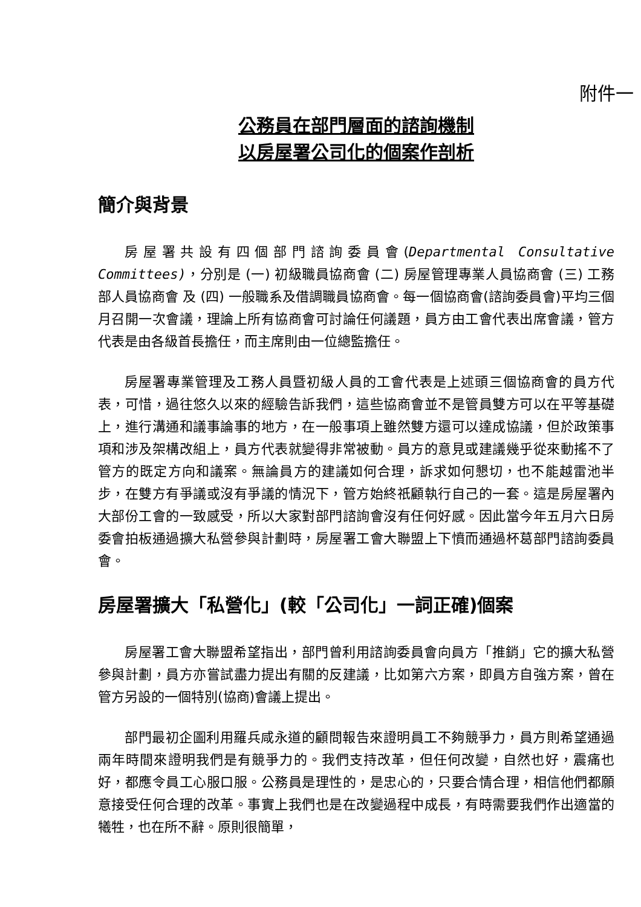附件一
公務員在部門層面的諮詢機制
以房屋署公司化的個案作剖析
簡介與背景
房屋署共設有四個部門諮詢委員會(Departmental Consultative Committees)，分別是 (一) 初級職員協商會 (二) 房屋管理專業人員協商會 (三) 工務部人員協商會 及 (四) 一般職系及借調職員協商會。每一個協商會(諮詢委員會)平均三個月召開一次會議，理論上所有協商會可討論任何議題，員方由工會代表出席會議，管方代表是由各級首長擔任，而主席則由一位總監擔任。
房屋署專業管理及工務人員暨初級人員的工會代表是上述頭三個協商會的員方代表，可惜，過往悠久以來的經驗告訴我們，這些協商會並不是管員雙方可以在平等基礎上，進行溝通和議事論事的地方，在一般事項上雖然雙方還可以達成協議，但於政策事項和涉及架構改組上，員方代表就變得非常被動。員方的意見或建議幾乎從來動搖不了管方的既定方向和議案。無論員方的建議如何合理，訴求如何懇切，也不能越雷池半步，在雙方有爭議或沒有爭議的情況下，管方始終祇顧執行自己的一套。這是房屋署內大部份工會的一致感受，所以大家對部門諮詢會沒有任何好感。因此當今年五月六日房委會拍板通過擴大私營參與計劃時，房屋署工會大聯盟上下憤而通過杯葛部門諮詢委員會。
房屋署擴大「私營化」(較「公司化」一詞正確)個案
房屋署工會大聯盟希望指出，部門曾利用諮詢委員會向員方「推銷」它的擴大私營參與計劃，員方亦嘗試盡力提出有關的反建議，比如第六方案，即員方自強方案，曾在管方另設的一個特別(協商)會議上提出。
部門最初企圖利用羅兵咸永道的顧問報告來證明員工不夠競爭力，員方則希望通過兩年時間來證明我們是有競爭力的。我們支持改革，但任何改變，自然也好，震痛也好，都應令員工心服口服。公務員是理性的，是忠心的，只要合情合理，相信他們都願意接受任何合理的改革。事實上我們也是在改變過程中成長，有時需要我們作出適當的犧牲，也在所不辭。原則很簡單，